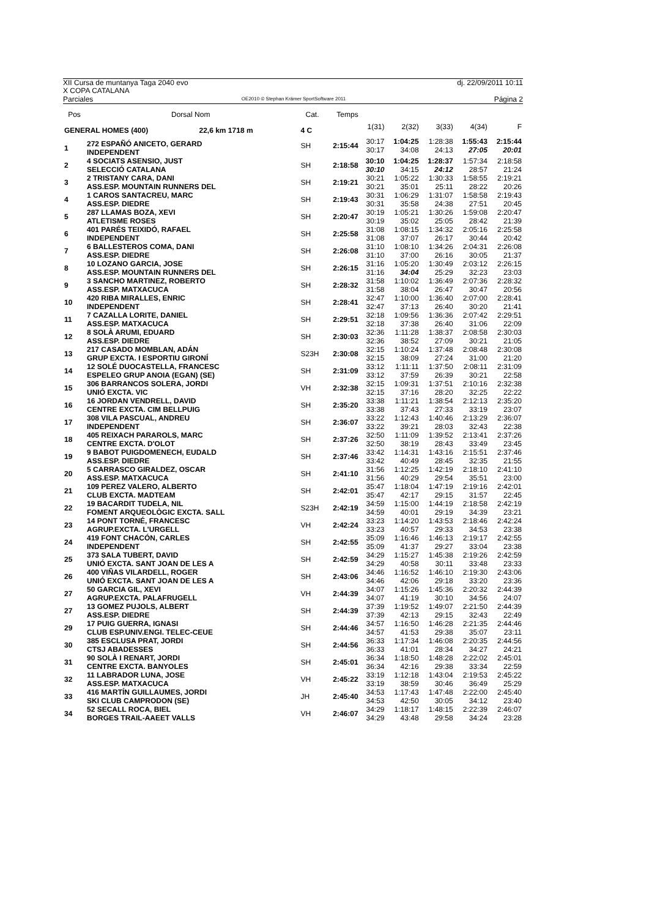XII Cursa de muntanya Taga 2040 evo
X COPA CATALANA
dj. 22/09/2011 10:11
Parciales OE2010 © Stephan Krämer SportSoftware 2011 Página 2
| Pos | Dorsal Nom | | Cat. | Temps | | | | | |
| --- | --- | --- | --- | --- | --- | --- | --- | --- | --- |
| GENERAL HOMES (400) 22,6 km 1718 m | | | 4 C | | 1(31) | 2(32) | 3(33) | 4(34) | F |
| 1 | 272 ESPAÑÓ ANICETO, GERARD INDEPENDENT | | SH | 2:15:44 | 30:17 30:17 | 1:04:25 34:08 | 1:28:38 24:13 | 1:55:43 27:05 | 2:15:44 20:01 |
| 2 | 4 SOCIATS ASENSIO, JUST SELECCIÓ CATALANA | | SH | 2:18:58 | 30:10 30:10 | 1:04:25 34:15 | 1:28:37 24:12 | 1:57:34 28:57 | 2:18:58 21:24 |
| 3 | 2 TRISTANY CARA, DANI ASS.ESP. MOUNTAIN RUNNERS DEL | | SH | 2:19:21 | 30:21 30:21 | 1:05:22 35:01 | 1:30:33 25:11 | 1:58:55 28:22 | 2:19:21 20:26 |
| 4 | 1 CAROS SANTACREU, MARC ASS.ESP. DIEDRE | | SH | 2:19:43 | 30:31 30:31 | 1:06:29 35:58 | 1:31:07 24:38 | 1:58:58 27:51 | 2:19:43 20:45 |
| 5 | 287 LLAMAS BOZA, XEVI ATLETISME ROSES | | SH | 2:20:47 | 30:19 30:19 | 1:05:21 35:02 | 1:30:26 25:05 | 1:59:08 28:42 | 2:20:47 21:39 |
| 6 | 401 PARÉS TEIXIDÓ, RAFAEL INDEPENDENT | | SH | 2:25:58 | 31:08 31:08 | 1:08:15 37:07 | 1:34:32 26:17 | 2:05:16 30:44 | 2:25:58 20:42 |
| 7 | 6 BALLESTEROS COMA, DANI ASS.ESP. DIEDRE | | SH | 2:26:08 | 31:10 31:10 | 1:08:10 37:00 | 1:34:26 26:16 | 2:04:31 30:05 | 2:26:08 21:37 |
| 8 | 10 LOZANO GARCIA, JOSE ASS.ESP. MOUNTAIN RUNNERS DEL | | SH | 2:26:15 | 31:16 31:16 | 1:05:20 34:04 | 1:30:49 25:29 | 2:03:12 32:23 | 2:26:15 23:03 |
| 9 | 3 SANCHO MARTINEZ, ROBERTO ASS.ESP. MATXACUCA | | SH | 2:28:32 | 31:58 31:58 | 1:10:02 38:04 | 1:36:49 26:47 | 2:07:36 30:47 | 2:28:32 20:56 |
| 10 | 420 RIBA MIRALLES, ENRIC INDEPENDENT | | SH | 2:28:41 | 32:47 32:47 | 1:10:00 37:13 | 1:36:40 26:40 | 2:07:00 30:20 | 2:28:41 21:41 |
| 11 | 7 CAZALLA LORITE, DANIEL ASS.ESP. MATXACUCA | | SH | 2:29:51 | 32:18 32:18 | 1:09:56 37:38 | 1:36:36 26:40 | 2:07:42 31:06 | 2:29:51 22:09 |
| 12 | 8 SOLÀ ARUMI, EDUARD ASS.ESP. DIEDRE | | SH | 2:30:03 | 32:36 32:36 | 1:11:28 38:52 | 1:38:37 27:09 | 2:08:58 30:21 | 2:30:03 21:05 |
| 13 | 217 CASADO MOMBLAN, ADÁN GRUP EXCTA. I ESPORTIU GIRONÍ | | S23H | 2:30:08 | 32:15 32:15 | 1:10:24 38:09 | 1:37:48 27:24 | 2:08:48 31:00 | 2:30:08 21:20 |
| 14 | 12 SOLÉ DUOCASTELLA, FRANCESC ESPELEO GRUP ANOIA (EGAN) (SE) | | SH | 2:31:09 | 33:12 33:12 | 1:11:11 37:59 | 1:37:50 26:39 | 2:08:11 30:21 | 2:31:09 22:58 |
| 15 | 306 BARRANCOS SOLERA, JORDI UNIÓ EXCTA. VIC | | VH | 2:32:38 | 32:15 32:15 | 1:09:31 37:16 | 1:37:51 28:20 | 2:10:16 32:25 | 2:32:38 22:22 |
| 16 | 16 JORDAN VENDRELL, DAVID CENTRE EXCTA. CIM BELLPUIG | | SH | 2:35:20 | 33:38 33:38 | 1:11:21 37:43 | 1:38:54 27:33 | 2:12:13 33:19 | 2:35:20 23:07 |
| 17 | 308 VILA PASCUAL, ANDREU INDEPENDENT | | SH | 2:36:07 | 33:22 33:22 | 1:12:43 39:21 | 1:40:46 28:03 | 2:13:29 32:43 | 2:36:07 22:38 |
| 18 | 405 REIXACH PARAROLS, MARC CENTRE EXCTA. D'OLOT | | SH | 2:37:26 | 32:50 32:50 | 1:11:09 38:19 | 1:39:52 28:43 | 2:13:41 33:49 | 2:37:26 23:45 |
| 19 | 9 BABOT PUIGDOMENECH, EUDALD ASS.ESP. DIEDRE | | SH | 2:37:46 | 33:42 33:42 | 1:14:31 40:49 | 1:43:16 28:45 | 2:15:51 32:35 | 2:37:46 21:55 |
| 20 | 5 CARRASCO GIRALDEZ, OSCAR ASS.ESP. MATXACUCA | | SH | 2:41:10 | 31:56 31:56 | 1:12:25 40:29 | 1:42:19 29:54 | 2:18:10 35:51 | 2:41:10 23:00 |
| 21 | 109 PEREZ VALERO, ALBERTO CLUB EXCTA. MADTEAM | | SH | 2:42:01 | 35:47 35:47 | 1:18:04 42:17 | 1:47:19 29:15 | 2:19:16 31:57 | 2:42:01 22:45 |
| 22 | 19 BACARDIT TUDELA, NIL FOMENT ARQUEOLÒGIC EXCTA. SALL | | S23H | 2:42:19 | 34:59 34:59 | 1:15:00 40:01 | 1:44:19 29:19 | 2:18:58 34:39 | 2:42:19 23:21 |
| 23 | 14 PONT TORNÉ, FRANCESC AGRUP.EXCTA. L'URGELL | | VH | 2:42:24 | 33:23 33:23 | 1:14:20 40:57 | 1:43:53 29:33 | 2:18:46 34:53 | 2:42:24 23:38 |
| 24 | 419 FONT CHACÓN, CARLES INDEPENDENT | | SH | 2:42:55 | 35:09 35:09 | 1:16:46 41:37 | 1:46:13 29:27 | 2:19:17 33:04 | 2:42:55 23:38 |
| 25 | 373 SALA TUBERT, DAVID UNIÓ EXCTA. SANT JOAN DE LES A | | SH | 2:42:59 | 34:29 34:29 | 1:15:27 40:58 | 1:45:38 30:11 | 2:19:26 33:48 | 2:42:59 23:33 |
| 26 | 400 VIÑAS VILARDELL, ROGER UNIÓ EXCTA. SANT JOAN DE LES A | | SH | 2:43:06 | 34:46 34:46 | 1:16:52 42:06 | 1:46:10 29:18 | 2:19:30 33:20 | 2:43:06 23:36 |
| 27 | 50 GARCIA GIL, XEVI AGRUP.EXCTA. PALAFRUGELL | | VH | 2:44:39 | 34:07 34:07 | 1:15:26 41:19 | 1:45:36 30:10 | 2:20:32 34:56 | 2:44:39 24:07 |
| 27 | 13 GOMEZ PUJOLS, ALBERT ASS.ESP. DIEDRE | | SH | 2:44:39 | 37:39 37:39 | 1:19:52 42:13 | 1:49:07 29:15 | 2:21:50 32:43 | 2:44:39 22:49 |
| 29 | 17 PUIG GUERRA, IGNASI CLUB ESP.UNIV.ENGI. TELEC-CEUE | | SH | 2:44:46 | 34:57 34:57 | 1:16:50 41:53 | 1:46:28 29:38 | 2:21:35 35:07 | 2:44:46 23:11 |
| 30 | 385 ESCLUSA PRAT, JORDI CTSJ ABADESSES | | SH | 2:44:56 | 36:33 36:33 | 1:17:34 41:01 | 1:46:08 28:34 | 2:20:35 34:27 | 2:44:56 24:21 |
| 31 | 90 SOLÀ I RENART, JORDI CENTRE EXCTA. BANYOLES | | SH | 2:45:01 | 36:34 36:34 | 1:18:50 42:16 | 1:48:28 29:38 | 2:22:02 33:34 | 2:45:01 22:59 |
| 32 | 11 LABRADOR LUNA, JOSE ASS.ESP. MATXACUCA | | VH | 2:45:22 | 33:19 33:19 | 1:12:18 38:59 | 1:43:04 30:46 | 2:19:53 36:49 | 2:45:22 25:29 |
| 33 | 416 MARTÍN GUILLAUMES, JORDI SKI CLUB CAMPRODON (SE) | | JH | 2:45:40 | 34:53 34:53 | 1:17:43 42:50 | 1:47:48 30:05 | 2:22:00 34:12 | 2:45:40 23:40 |
| 34 | 52 SECALL ROCA, BIEL BORGES TRAIL-AAEET VALLS | | VH | 2:46:07 | 34:29 34:29 | 1:18:17 43:48 | 1:48:15 29:58 | 2:22:39 34:24 | 2:46:07 23:28 |